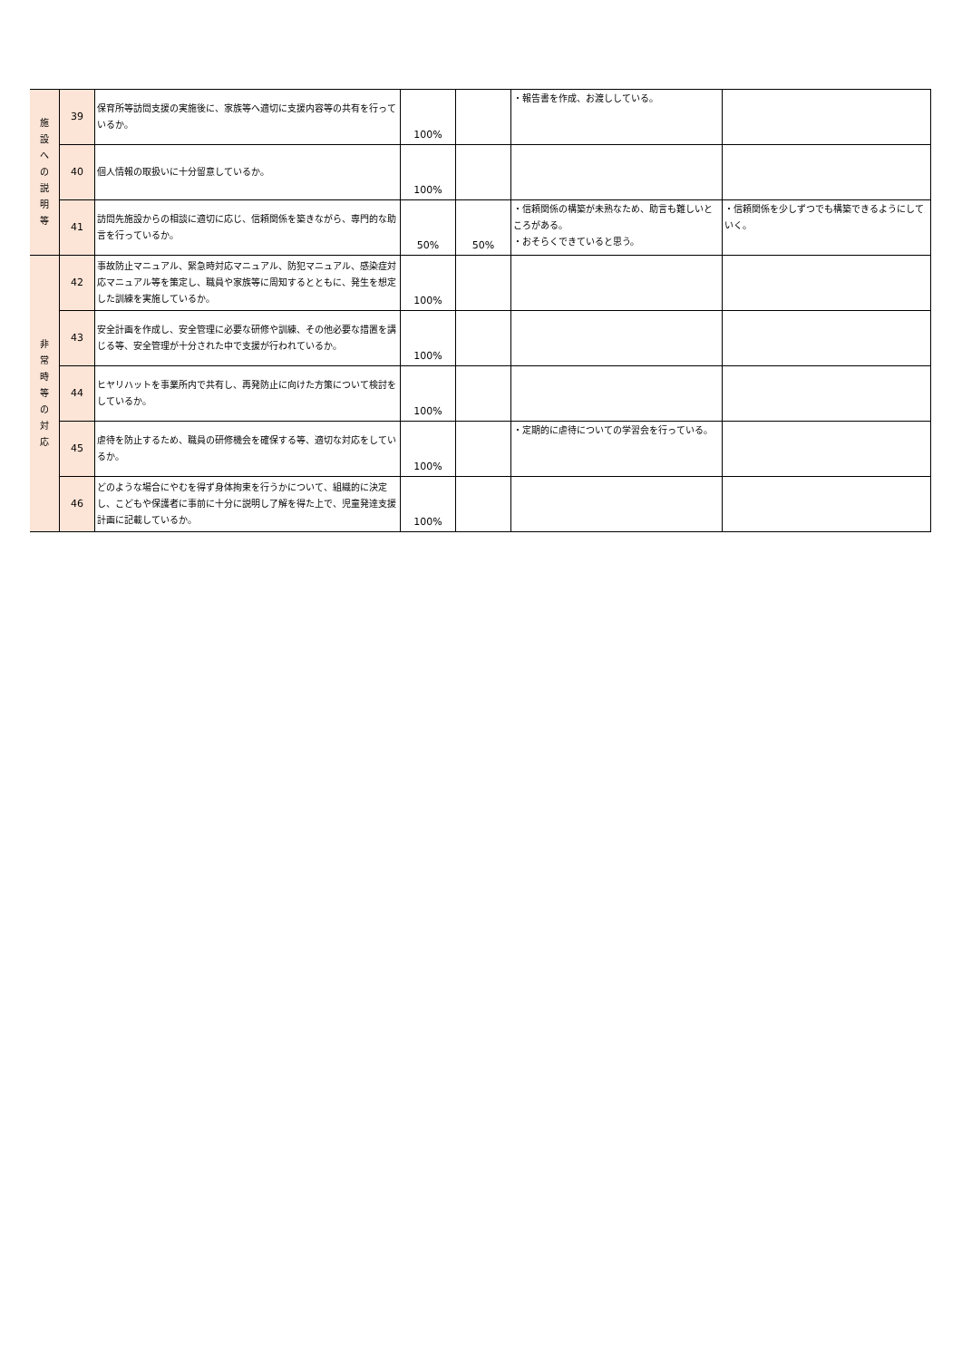| 施 設 へ の 説 明 等 | 39 | 保育所等訪問支援の実施後に、家族等へ適切に支援内容等の共有を行っているか。 | 100% | | ・報告書を作成、お渡ししている。 | |
| | 40 | 個人情報の取扱いに十分留意しているか。 | 100% | | | |
| | 41 | 訪問先施設からの相談に適切に応じ、信頼関係を築きながら、専門的な助言を行っているか。 | 50% | 50% | ・信頼関係の構築が未熟なため、助言も難しいところがある。 ・おそらくできていると思う。 | ・信頼関係を少しずつでも構築できるようにしていく。 |
| 非 常 時 等 の 対 応 | 42 | 事故防止マニュアル、緊急時対応マニュアル、防犯マニュアル、感染症対応マニュアル等を策定し、職員や家族等に周知するとともに、発生を想定した訓練を実施しているか。 | 100% | | | |
| | 43 | 安全計画を作成し、安全管理に必要な研修や訓練、その他必要な措置を講じる等、安全管理が十分された中で支援が行われているか。 | 100% | | | |
| | 44 | ヒヤリハットを事業所内で共有し、再発防止に向けた方策について検討をしているか。 | 100% | | | |
| | 45 | 虐待を防止するため、職員の研修機会を確保する等、適切な対応をしているか。 | 100% | | ・定期的に虐待についての学習会を行っている。 | |
| | 46 | どのような場合にやむを得ず身体拘束を行うかについて、組織的に決定し、こどもや保護者に事前に十分に説明し了解を得た上で、児童発達支援計画に記載しているか。 | 100% | | | |